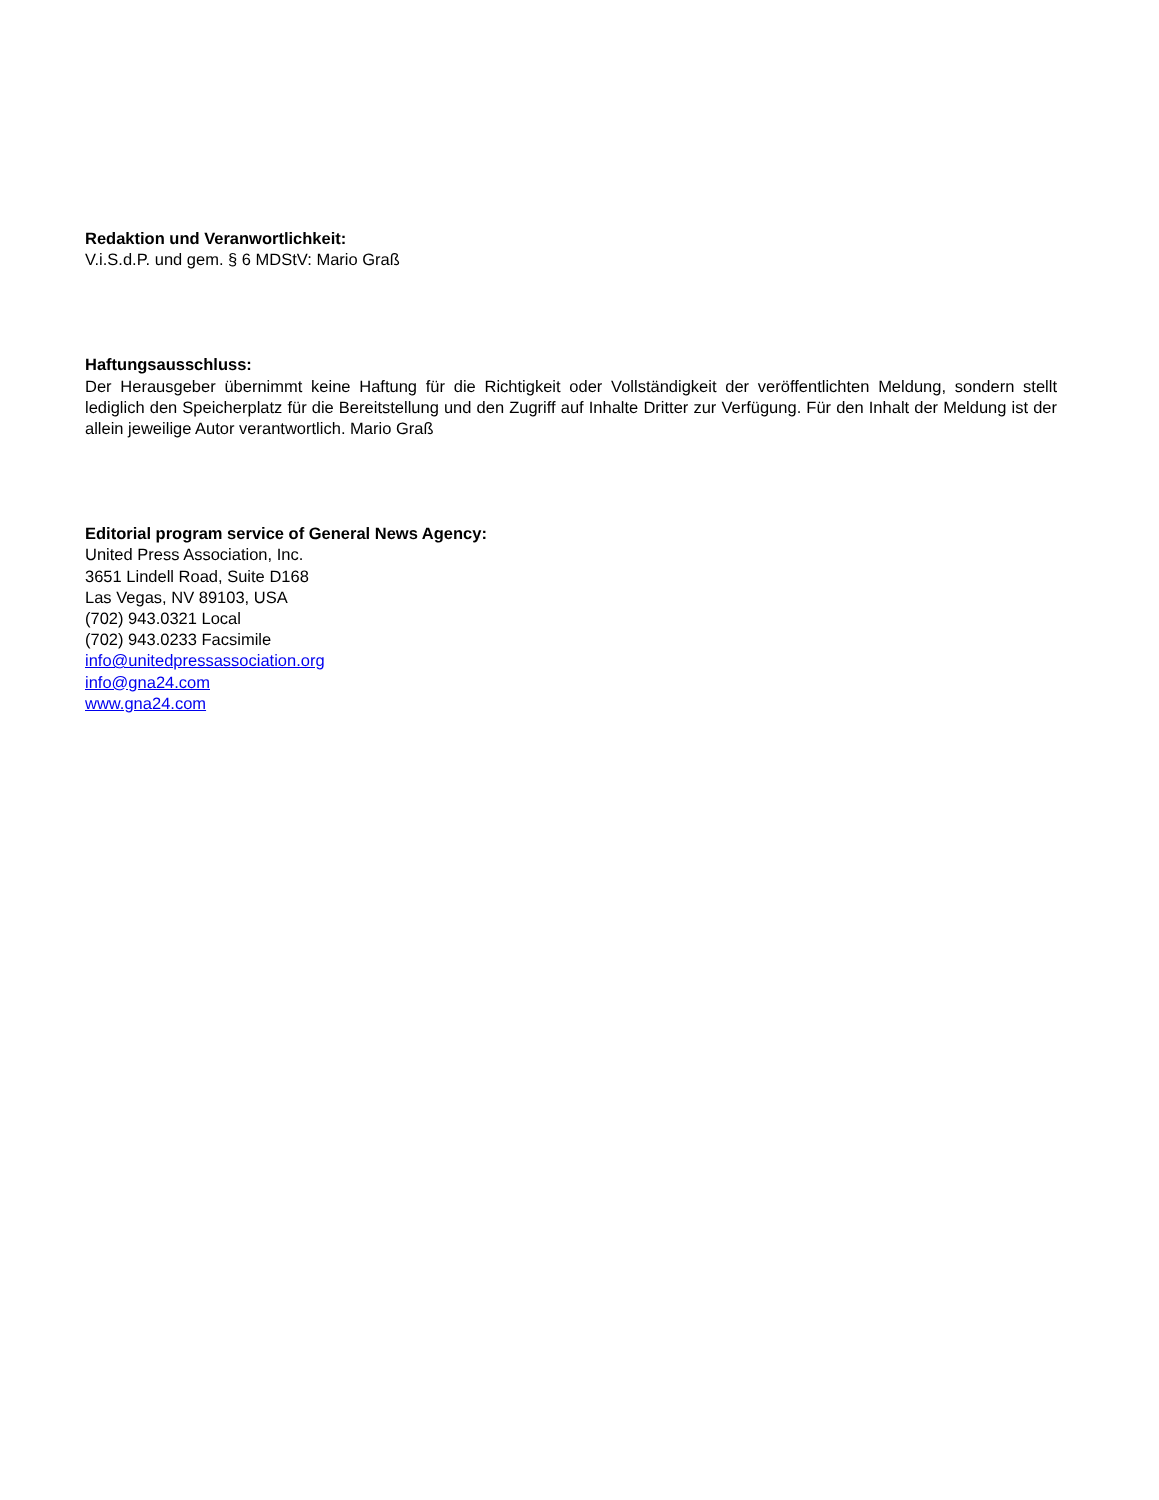Redaktion und Veranwortlichkeit:
V.i.S.d.P. und gem. § 6 MDStV: Mario Graß
Haftungsausschluss:
Der Herausgeber übernimmt keine Haftung für die Richtigkeit oder Vollständigkeit der veröffentlichten Meldung, sondern stellt lediglich den Speicherplatz für die Bereitstellung und den Zugriff auf Inhalte Dritter zur Verfügung. Für den Inhalt der Meldung ist der allein jeweilige Autor verantwortlich. Mario Graß
Editorial program service of General News Agency:
United Press Association, Inc.
3651 Lindell Road, Suite D168
Las Vegas, NV 89103, USA
(702) 943.0321 Local
(702) 943.0233 Facsimile
info@unitedpressassociation.org
info@gna24.com
www.gna24.com